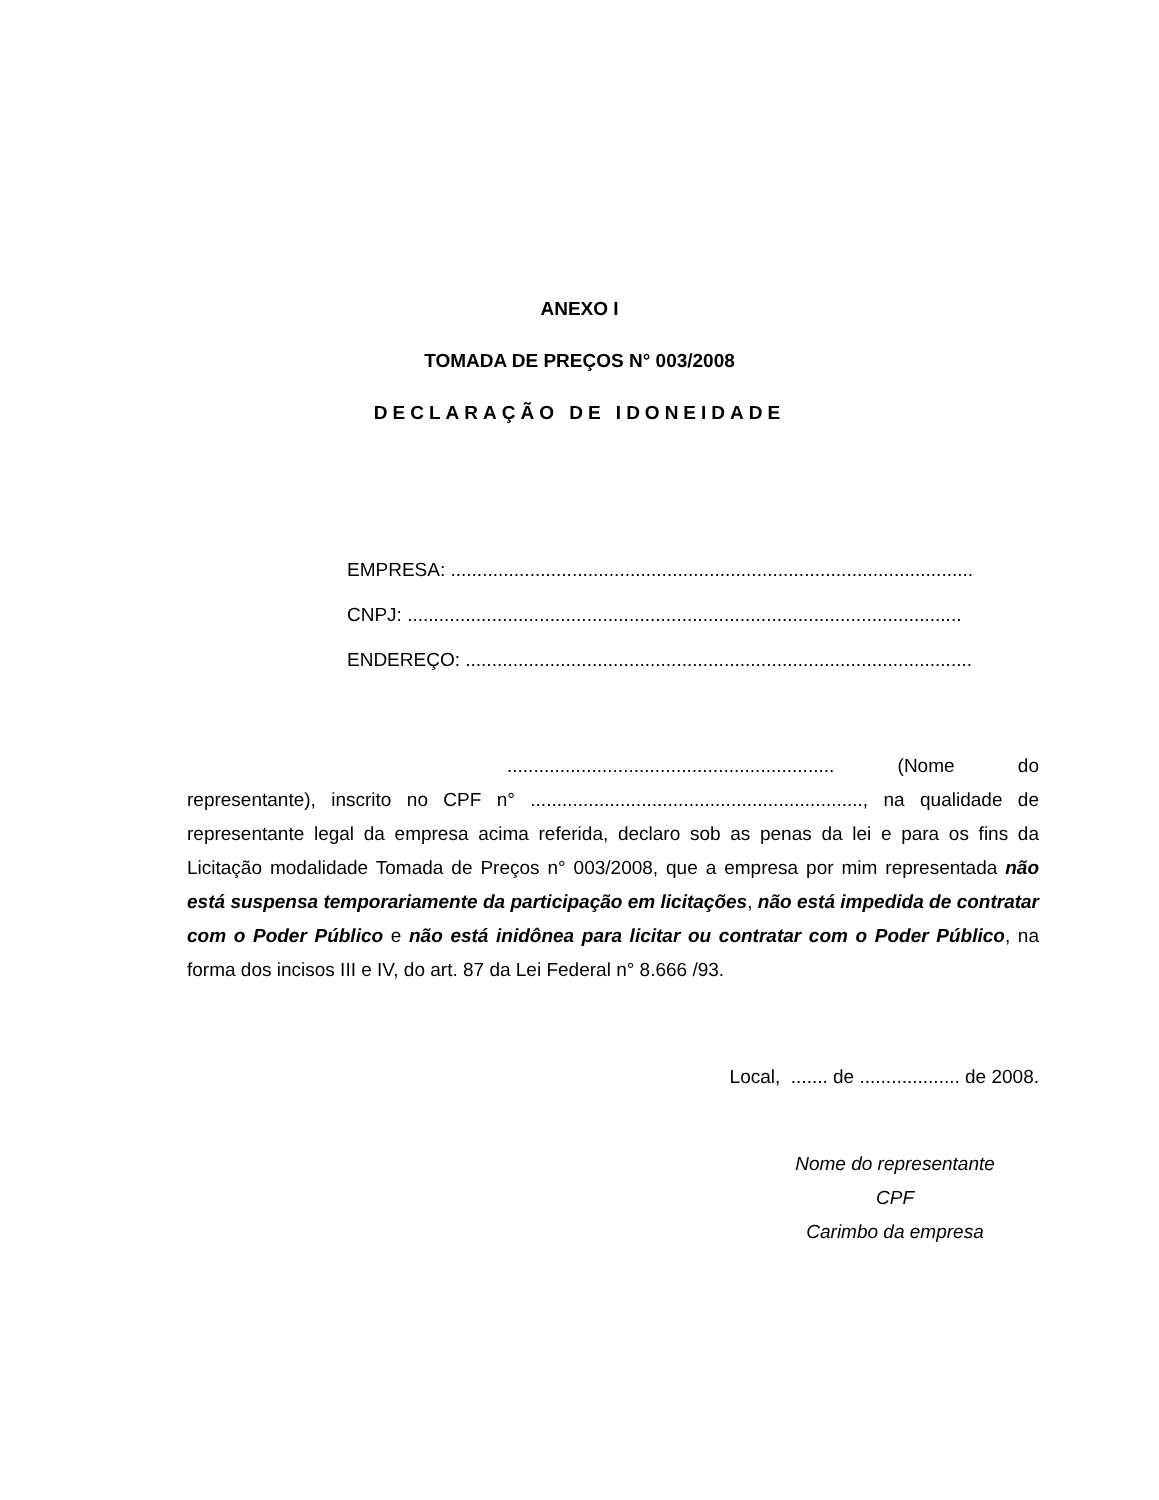ANEXO I
TOMADA DE PREÇOS N° 003/2008
DECLARAÇÃO DE IDONEIDADE
EMPRESA: ...................................................................................................
CNPJ: .........................................................................................................
ENDEREÇO: ................................................................................................
.............................................................. (Nome do representante), inscrito no CPF n° ..............................................................., na qualidade de representante legal da empresa acima referida, declaro sob as penas da lei e para os fins da Licitação modalidade Tomada de Preços n° 003/2008, que a empresa por mim representada não está suspensa temporariamente da participação em licitações, não está impedida de contratar com o Poder Público e não está inidônea para licitar ou contratar com o Poder Público, na forma dos incisos III e IV, do art. 87 da Lei Federal n° 8.666 /93.
Local, ....... de ................... de 2008.
Nome do representante
CPF
Carimbo da empresa